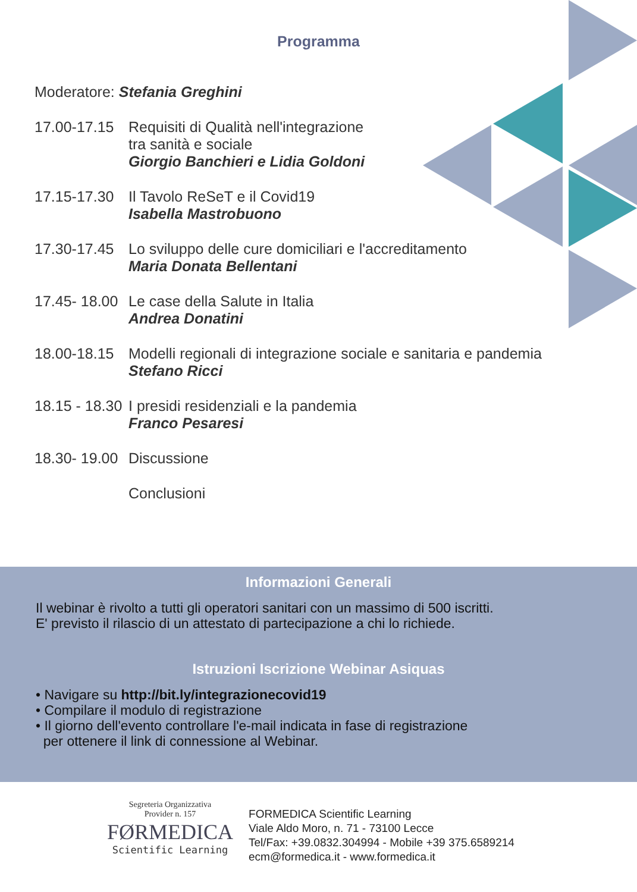Programma
Moderatore: Stefania Greghini
17.00-17.15
Requisiti di Qualità nell'integrazione
tra sanità e sociale
Giorgio Banchieri e Lidia Goldoni
17.15-17.30
Il Tavolo ReSeT e il Covid19
Isabella Mastrobuono
17.30-17.45
Lo sviluppo delle cure domiciliari e l'accreditamento
Maria Donata Bellentani
17.45- 18.00
Le case della Salute in Italia
Andrea Donatini
18.00-18.15
Modelli regionali di integrazione sociale e sanitaria e pandemia
Stefano Ricci
18.15 - 18.30
I presidi residenziali e la pandemia
Franco Pesaresi
18.30- 19.00
Discussione
Conclusioni
Informazioni Generali
Il webinar è rivolto a tutti gli operatori sanitari con un massimo di 500 iscritti.
E' previsto il rilascio di un attestato di partecipazione a chi lo richiede.
Istruzioni Iscrizione Webinar Asiquas
• Navigare su http://bit.ly/integrazionecovid19
• Compilare il modulo di registrazione
• Il giorno dell'evento controllare l'e-mail indicata in fase di registrazione
per ottenere il link di connessione al Webinar.
Segreteria Organizzativa
Provider n. 157
FØRMEDICA
Scientific Learning
FORMEDICA Scientific Learning
Viale Aldo Moro, n. 71 - 73100 Lecce
Tel/Fax: +39.0832.304994 - Mobile +39 375.6589214
ecm@formedica.it - www.formedica.it